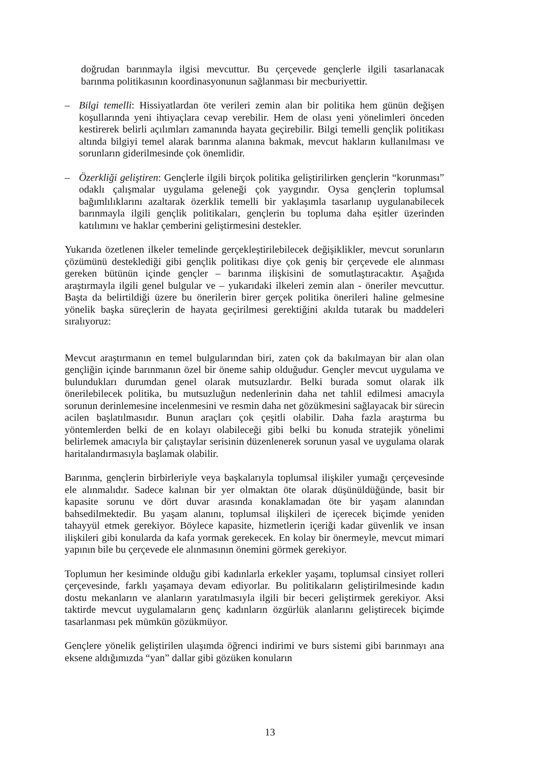doğrudan barınmayla ilgisi mevcuttur. Bu çerçevede gençlerle ilgili tasarlanacak barınma politikasının koordinasyonunun sağlanması bir mecburiyettir.
– Bilgi temelli: Hissiyatlardan öte verileri zemin alan bir politika hem günün değişen koşullarında yeni ihtiyaçlara cevap verebilir. Hem de olası yeni yönelimleri önceden kestirerek belirli açılımları zamanında hayata geçirebilir. Bilgi temelli gençlik politikası altında bilgiyi temel alarak barınma alanına bakmak, mevcut hakların kullanılması ve sorunların giderilmesinde çok önemlidir.
– Özerkliği geliştiren: Gençlerle ilgili birçok politika geliştirilirken gençlerin “korunması” odaklı çalışmalar uygulama geleneği çok yaygındır. Oysa gençlerin toplumsal bağımlılıklarını azaltarak özerklik temelli bir yaklaşımla tasarlanıp uygulanabilecek barınmayla ilgili gençlik politikaları, gençlerin bu topluma daha eşitler üzerinden katılımını ve haklar çemberini geliştirmesini destekler.
Yukarıda özetlenen ilkeler temelinde gerçekleştirilebilecek değişiklikler, mevcut sorunların çözümünü desteklediği gibi gençlik politikası diye çok geniş bir çerçevede ele alınması gereken bütünün içinde gençler – barınma ilişkisini de somutlaştıracaktır. Aşağıda araştırmayla ilgili genel bulgular ve – yukarıdaki ilkeleri zemin alan - öneriler mevcuttur. Başta da belirtildiği üzere bu önerilerin birer gerçek politika önerileri haline gelmesine yönelik başka süreçlerin de hayata geçirilmesi gerektiğini akılda tutarak bu maddeleri sıralıyoruz:
Mevcut araştırmanın en temel bulgularından biri, zaten çok da bakılmayan bir alan olan gençliğin içinde barınmanın özel bir öneme sahip olduğudur. Gençler mevcut uygulama ve bulundukları durumdan genel olarak mutsuzlardır. Belki burada somut olarak ilk önerilebilecek politika, bu mutsuzluğun nedenlerinin daha net tahlil edilmesi amacıyla sorunun derinlemesine incelenmesini ve resmin daha net gözükmesini sağlayacak bir sürecin acilen başlatılmasıdır. Bunun araçları çok çeşitli olabilir. Daha fazla araştırma bu yöntemlerden belki de en kolayı olabileceği gibi belki bu konuda stratejik yönelimi belirlemek amacıyla bir çalıştaylar serisinin düzenlenerek sorunun yasal ve uygulama olarak haritalandırmasıyla başlamak olabilir.
Barınma, gençlerin birbirleriyle veya başkalarıyla toplumsal ilişkiler yumağı çerçevesinde ele alınmalıdır. Sadece kalınan bir yer olmaktan öte olarak düşünüldüğünde, basit bir kapasite sorunu ve dört duvar arasında konaklamadan öte bir yaşam alanından bahsedilmektedir. Bu yaşam alanını, toplumsal ilişkileri de içerecek biçimde yeniden tahayyül etmek gerekiyor. Böylece kapasite, hizmetlerin içeriği kadar güvenlik ve insan ilişkileri gibi konularda da kafa yormak gerekecek. En kolay bir önermeyle, mevcut mimari yapının bile bu çerçevede ele alınmasının önemini görmek gerekiyor.
Toplumun her kesiminde olduğu gibi kadınlarla erkekler yaşamı, toplumsal cinsiyet rolleri çerçevesinde, farklı yaşamaya devam ediyorlar. Bu politikaların geliştirilmesinde kadın dostu mekanların ve alanların yaratılmasıyla ilgili bir beceri geliştirmek gerekiyor. Aksi taktirde mevcut uygulamaların genç kadınların özgürlük alanlarını geliştirecek biçimde tasarlanması pek mümkün gözükmüyor.
Gençlere yönelik geliştirilen ulaşımda öğrenci indirimi ve burs sistemi gibi barınmayı ana eksene aldığımızda “yan” dallar gibi gözüken konuların
13